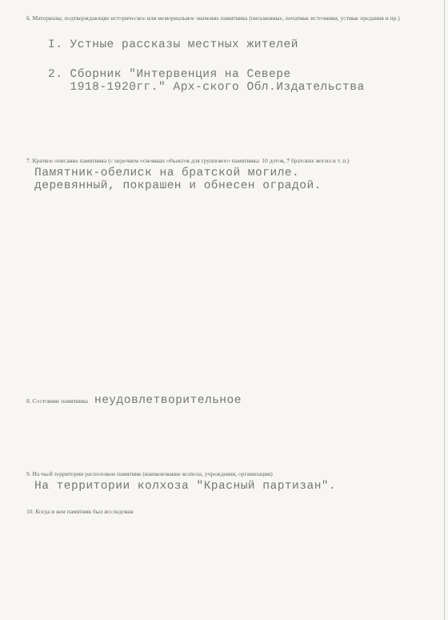6. Материалы, подтверждающие историческое или мемориальное значение памятника (письменные, печатные источники, устные предания и пр.)
I. Устные рассказы местных жителей
2. Сборник "Интервенция на Севере
1918-1920гг." Арх-ского Обл.Издательства
7. Краткое описание памятника (с перечнем основных объектов для группового памятника: 10 дотов, 7 братских могил и т. п.)
Памятник-обелиск на братской могиле.
деревянный, покрашен и обнесен оградой.
8. Состояние памятника неудовлетворительное
9. На чьей территории расположен памятник (наименование колхоза, учреждения, организации)
На территории колхоза "Красный партизан".
10. Когда и кем памятник был исследован